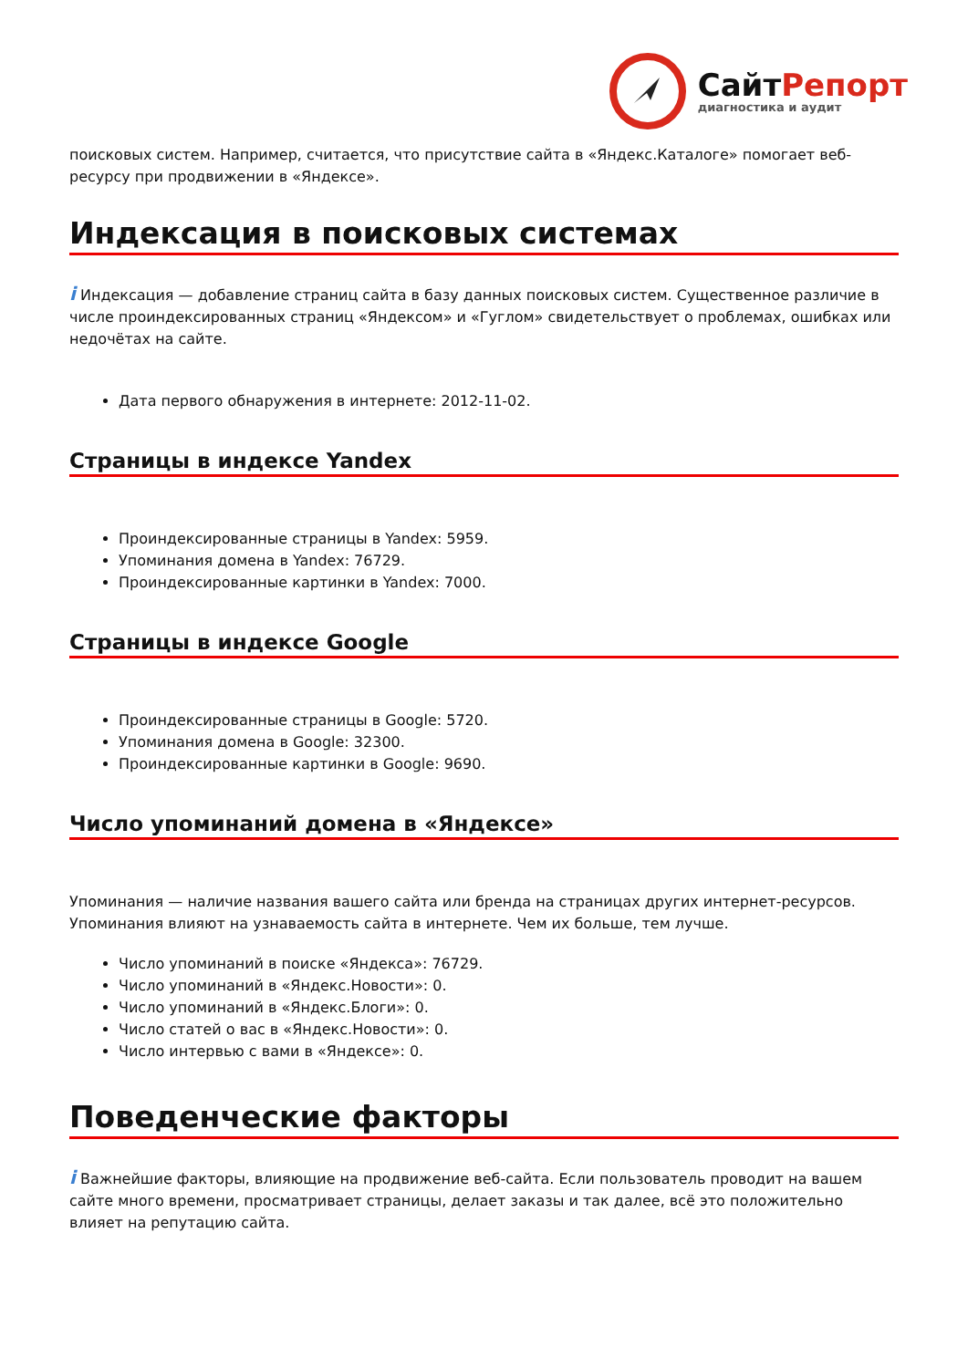СайтРепорт
диагностика и аудит
поисковых систем. Например, считается, что присутствие сайта в «Яндекс.Каталоге» помогает веб-ресурсу при продвижении в «Яндексе».
Индексация в поисковых системах
i Индексация — добавление страниц сайта в базу данных поисковых систем. Существенное различие в числе проиндексированных страниц «Яндексом» и «Гуглом» свидетельствует о проблемах, ошибках или недочётах на сайте.
Дата первого обнаружения в интернете: 2012-11-02.
Страницы в индексе Yandex
Проиндексированные страницы в Yandex: 5959.
Упоминания домена в Yandex: 76729.
Проиндексированные картинки в Yandex: 7000.
Страницы в индексе Google
Проиндексированные страницы в Google: 5720.
Упоминания домена в Google: 32300.
Проиндексированные картинки в Google: 9690.
Число упоминаний домена в «Яндексе»
Упоминания — наличие названия вашего сайта или бренда на страницах других интернет-ресурсов. Упоминания влияют на узнаваемость сайта в интернете. Чем их больше, тем лучше.
Число упоминаний в поиске «Яндекса»: 76729.
Число упоминаний в «Яндекс.Новости»: 0.
Число упоминаний в «Яндекс.Блоги»: 0.
Число статей о вас в «Яндекс.Новости»: 0.
Число интервью с вами в «Яндексе»: 0.
Поведенческие факторы
i Важнейшие факторы, влияющие на продвижение веб-сайта. Если пользователь проводит на вашем сайте много времени, просматривает страницы, делает заказы и так далее, всё это положительно влияет на репутацию сайта.